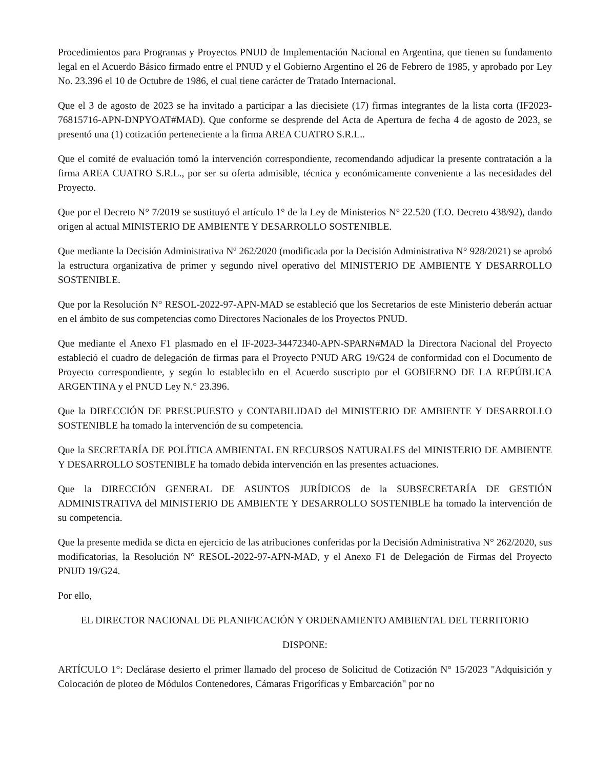Procedimientos para Programas y Proyectos PNUD de Implementación Nacional en Argentina, que tienen su fundamento legal en el Acuerdo Básico firmado entre el PNUD y el Gobierno Argentino el 26 de Febrero de 1985, y aprobado por Ley No. 23.396 el 10 de Octubre de 1986, el cual tiene carácter de Tratado Internacional.
Que el 3 de agosto de 2023 se ha invitado a participar a las diecisiete (17) firmas integrantes de la lista corta (IF2023-76815716-APN-DNPYOAT#MAD). Que conforme se desprende del Acta de Apertura de fecha 4 de agosto de 2023, se presentó una (1) cotización perteneciente a la firma AREA CUATRO S.R.L..
Que el comité de evaluación tomó la intervención correspondiente, recomendando adjudicar la presente contratación a la firma AREA CUATRO S.R.L., por ser su oferta admisible, técnica y económicamente conveniente a las necesidades del Proyecto.
Que por el Decreto N° 7/2019 se sustituyó el artículo 1° de la Ley de Ministerios N° 22.520 (T.O. Decreto 438/92), dando origen al actual MINISTERIO DE AMBIENTE Y DESARROLLO SOSTENIBLE.
Que mediante la Decisión Administrativa Nº 262/2020 (modificada por la Decisión Administrativa N° 928/2021) se aprobó la estructura organizativa de primer y segundo nivel operativo del MINISTERIO DE AMBIENTE Y DESARROLLO SOSTENIBLE.
Que por la Resolución N° RESOL-2022-97-APN-MAD se estableció que los Secretarios de este Ministerio deberán actuar en el ámbito de sus competencias como Directores Nacionales de los Proyectos PNUD.
Que mediante el Anexo F1 plasmado en el IF-2023-34472340-APN-SPARN#MAD la Directora Nacional del Proyecto estableció el cuadro de delegación de firmas para el Proyecto PNUD ARG 19/G24 de conformidad con el Documento de Proyecto correspondiente, y según lo establecido en el Acuerdo suscripto por el GOBIERNO DE LA REPÚBLICA ARGENTINA y el PNUD Ley N.° 23.396.
Que la DIRECCIÓN DE PRESUPUESTO y CONTABILIDAD del MINISTERIO DE AMBIENTE Y DESARROLLO SOSTENIBLE ha tomado la intervención de su competencia.
Que la SECRETARÍA DE POLÍTICA AMBIENTAL EN RECURSOS NATURALES del MINISTERIO DE AMBIENTE Y DESARROLLO SOSTENIBLE ha tomado debida intervención en las presentes actuaciones.
Que la DIRECCIÓN GENERAL DE ASUNTOS JURÍDICOS de la SUBSECRETARÍA DE GESTIÓN ADMINISTRATIVA del MINISTERIO DE AMBIENTE Y DESARROLLO SOSTENIBLE ha tomado la intervención de su competencia.
Que la presente medida se dicta en ejercicio de las atribuciones conferidas por la Decisión Administrativa N° 262/2020, sus modificatorias, la Resolución N° RESOL-2022-97-APN-MAD, y el Anexo F1 de Delegación de Firmas del Proyecto PNUD 19/G24.
Por ello,
EL DIRECTOR NACIONAL DE PLANIFICACIÓN Y ORDENAMIENTO AMBIENTAL DEL TERRITORIO
DISPONE:
ARTÍCULO 1°: Declárase desierto el primer llamado del proceso de Solicitud de Cotización N° 15/2023 "Adquisición y Colocación de ploteo de Módulos Contenedores, Cámaras Frigoríficas y Embarcación" por no